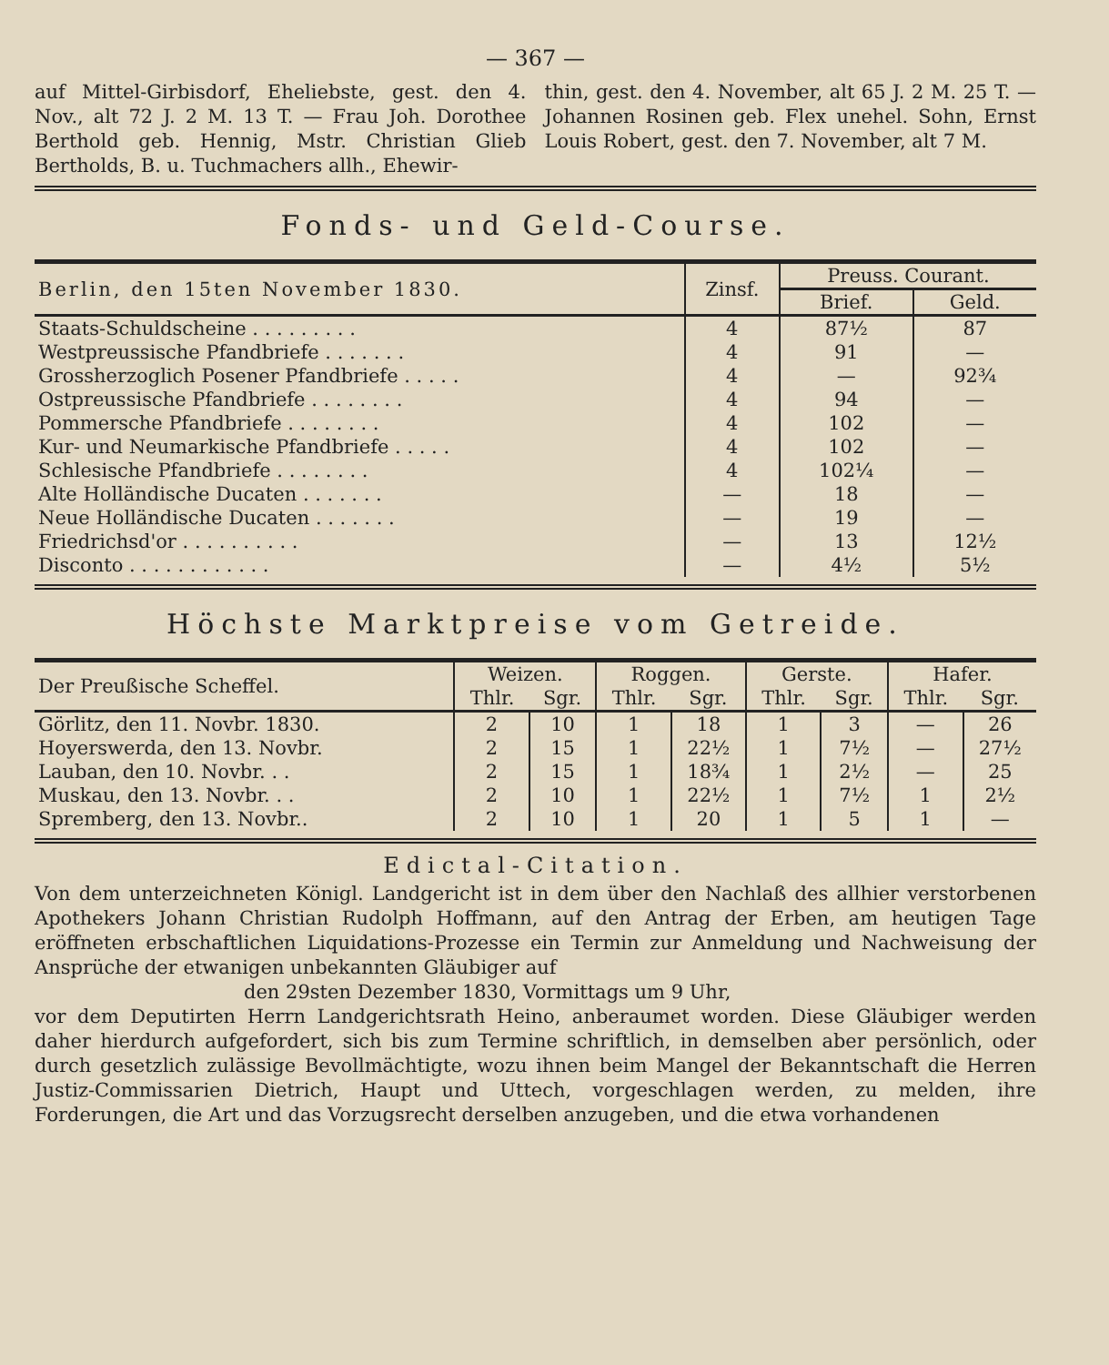— 367 —
auf Mittel-Girbisdorf, Eheliebste, gest. den 4. Nov., alt 72 J. 2 M. 13 T. — Frau Joh. Dorothee Berthold geb. Hennig, Mstr. Christian Glieb Bertholds, B. u. Tuchmachers allh., Ehewir-
thin, gest. den 4. November, alt 65 J. 2 M. 25 T. — Johannen Rosinen geb. Flex unehel. Sohn, Ernst Louis Robert, gest. den 7. November, alt 7 M.
Fonds- und Geld-Course.
| Berlin, den 15ten November 1830. | Zinsf. | Preuss. Courant. | |
| --- | --- | --- | --- |
| | | Brief. | Geld. |
| Staats-Schuldscheine . . . . . . . . . | 4 | 87½ | 87 |
| Westpreussische Pfandbriefe . . . . . . . | 4 | 91 | — |
| Grossherzoglich Posener Pfandbriefe . . . . . | 4 | — | 92¾ |
| Ostpreussische Pfandbriefe . . . . . . . . | 4 | 94 | — |
| Pommersche Pfandbriefe . . . . . . . . | 4 | 102 | — |
| Kur- und Neumarkische Pfandbriefe . . . . . | 4 | 102 | — |
| Schlesische Pfandbriefe . . . . . . . . | 4 | 102¼ | — |
| Alte Holländische Ducaten . . . . . . . | — | 18 | — |
| Neue Holländische Ducaten . . . . . . . | — | 19 | — |
| Friedrichsd'or . . . . . . . . . . | — | 13 | 12½ |
| Disconto . . . . . . . . . . . . | — | 4½ | 5½ |
Höchste Marktpreise vom Getreide.
| Der Preußische Scheffel. | Weizen. | | Roggen. | | Gerste. | | Hafer. | |
| | Thlr. | Sgr. | Thlr. | Sgr. | Thlr. | Sgr. | Thlr. | Sgr. |
| Görlitz, den 11. Novbr. 1830. | 2 | 10 | 1 | 18 | 1 | 3 | — | 26 |
| Hoyerswerda, den 13. Novbr. | 2 | 15 | 1 | 22½ | 1 | 7½ | — | 27½ |
| Lauban, den 10. Novbr. . . | 2 | 15 | 1 | 18¾ | 1 | 2½ | — | 25 |
| Muskau, den 13. Novbr. . . | 2 | 10 | 1 | 22½ | 1 | 7½ | 1 | 2½ |
| Spremberg, den 13. Novbr.. | 2 | 10 | 1 | 20 | 1 | 5 | 1 | — |
Edictal-Citation.
Von dem unterzeichneten Königl. Landgericht ist in dem über den Nachlaß des allhier verstorbenen Apothekers Johann Christian Rudolph Hoffmann, auf den Antrag der Erben, am heutigen Tage eröffneten erbschaftlichen Liquidations-Prozesse ein Termin zur Anmeldung und Nachweisung der Ansprüche der etwanigen unbekannten Gläubiger auf
den 29sten Dezember 1830, Vormittags um 9 Uhr,
vor dem Deputirten Herrn Landgerichtsrath Heino, anberaumet worden. Diese Gläubiger werden daher hierdurch aufgefordert, sich bis zum Termine schriftlich, in demselben aber persönlich, oder durch gesetzlich zulässige Bevollmächtigte, wozu ihnen beim Mangel der Bekanntschaft die Herren Justiz-Commissarien Dietrich, Haupt und Uttech, vorgeschlagen werden, zu melden, ihre Forderungen, die Art und das Vorzugsrecht derselben anzugeben, und die etwa vorhandenen